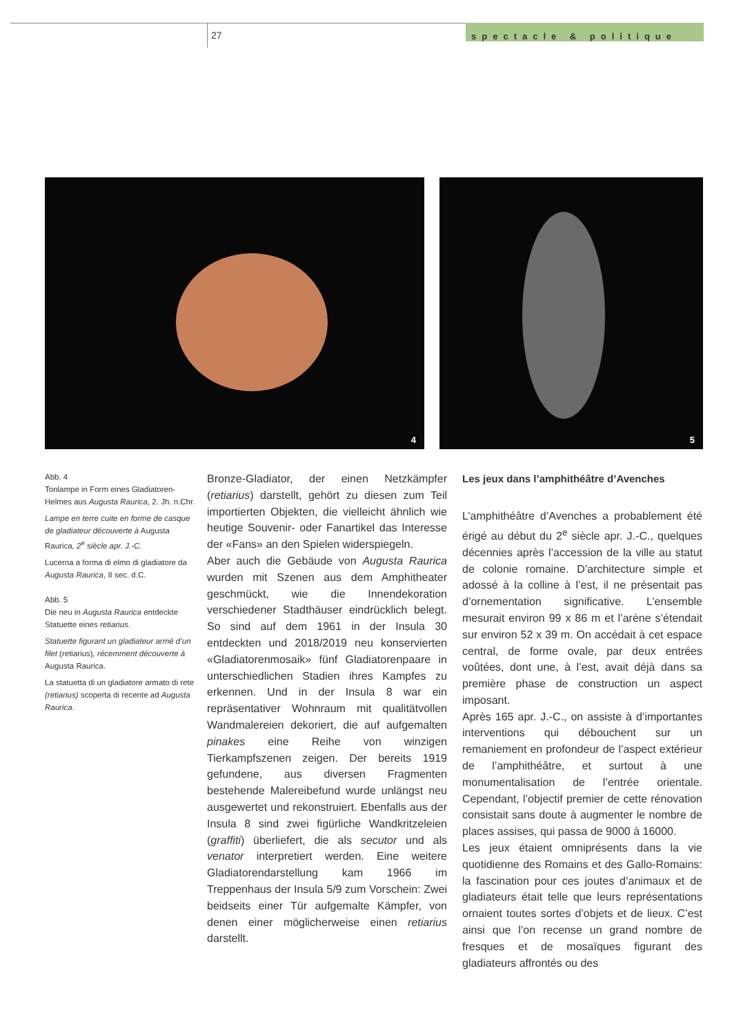27
spectacle & politique
4
5
Abb. 4
Tonlampe in Form eines Gladiatoren-Helmes aus Augusta Raurica, 2. Jh. n.Chr.
Lampe en terre cuite en forme de casque de gladiateur découverte à Augusta Raurica, 2<sup>e</sup> siècle apr. J.-C.
Lucerna a forma di elmo di gladiatore da Augusta Raurica, II sec. d.C.
Abb. 5
Die neu in Augusta Raurica entdeckte Statuette eines retiarius.
Statuette figurant un gladiateur armé d’un filet (retiarius), récemment découverte à Augusta Raurica.
La statuetta di un gladiatore armato di rete (retiarius) scoperta di recente ad Augusta Raurica.
Bronze-Gladiator, der einen Netzkämpfer (retiarius) darstellt, gehört zu diesen zum Teil importierten Objekten, die vielleicht ähnlich wie heutige Souvenir- oder Fanartikel das Interesse der «Fans» an den Spielen widerspiegeln.
Aber auch die Gebäude von Augusta Raurica wurden mit Szenen aus dem Amphitheater geschmückt, wie die Innendekoration verschiedener Stadthäuser eindrücklich belegt. So sind auf dem 1961 in der Insula 30 entdeckten und 2018/2019 neu konservierten «Gladiatorenmosaik» fünf Gladiatorenpaare in unterschiedlichen Stadien ihres Kampfes zu erkennen. Und in der Insula 8 war ein repräsentativer Wohnraum mit qualitätvollen Wandmalereien dekoriert, die auf aufgemalten pinakes eine Reihe von winzigen Tierkampfszenen zeigen. Der bereits 1919 gefundene, aus diversen Fragmenten bestehende Malereibefund wurde unlängst neu ausgewertet und rekonstruiert. Ebenfalls aus der Insula 8 sind zwei figürliche Wandkritzeleien (graffiti) überliefert, die als secutor und als venator interpretiert werden. Eine weitere Gladiatorendarstellung kam 1966 im Treppenhaus der Insula 5/9 zum Vorschein: Zwei beidseits einer Tür aufgemalte Kämpfer, von denen einer möglicherweise einen retiarius darstellt.
Les jeux dans l’amphithéâtre d’Avenches
L’amphithéâtre d’Avenches a probablement été érigé au début du 2<sup>e</sup> siècle apr. J.-C., quelques décennies après l’accession de la ville au statut de colonie romaine. D’architecture simple et adossé à la colline à l’est, il ne présentait pas d’ornementation significative. L’ensemble mesurait environ 99 x 86 m et l’arène s’étendait sur environ 52 x 39 m. On accédait à cet espace central, de forme ovale, par deux entrées voûtées, dont une, à l’est, avait déjà dans sa première phase de construction un aspect imposant.
Après 165 apr. J.-C., on assiste à d’importantes interventions qui débouchent sur un remaniement en profondeur de l’aspect extérieur de l’amphithéâtre, et surtout à une monumentalisation de l’entrée orientale. Cependant, l’objectif premier de cette rénovation consistait sans doute à augmenter le nombre de places assises, qui passa de 9000 à 16000.
Les jeux étaient omniprésents dans la vie quotidienne des Romains et des Gallo-Romains: la fascination pour ces joutes d’animaux et de gladiateurs était telle que leurs représentations ornaient toutes sortes d’objets et de lieux. C’est ainsi que l’on recense un grand nombre de fresques et de mosaïques figurant des gladiateurs affrontés ou des